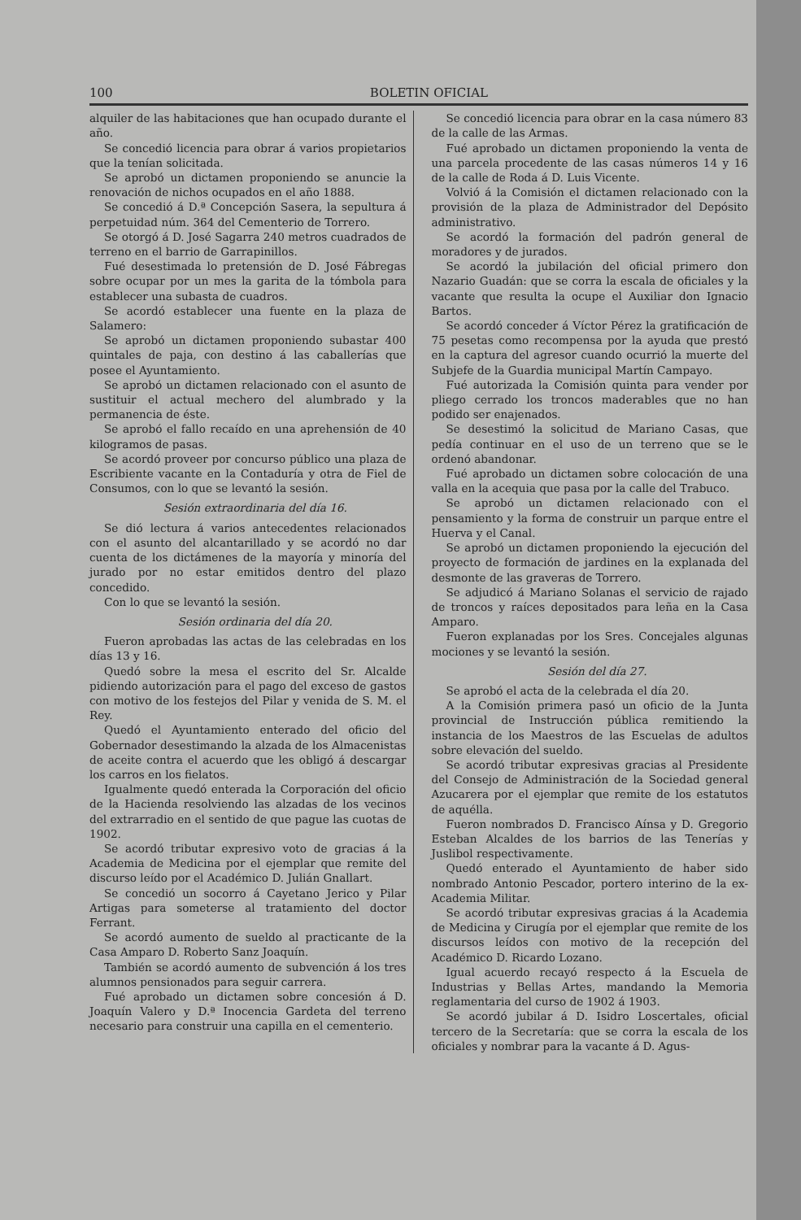100 BOLETIN OFICIAL
alquiler de las habitaciones que han ocupado durante el año.
Se concedió licencia para obrar á varios propietarios que la tenían solicitada.
Se aprobó un dictamen proponiendo se anuncie la renovación de nichos ocupados en el año 1888.
Se concedió á D.ª Concepción Sasera, la sepultura á perpetuidad núm. 364 del Cementerio de Torrero.
Se otorgó á D. José Sagarra 240 metros cuadrados de terreno en el barrio de Garrapinillos.
Fué desestimada lo pretensión de D. José Fábregas sobre ocupar por un mes la garita de la tómbola para establecer una subasta de cuadros.
Se acordó establecer una fuente en la plaza de Salamero:
Se aprobó un dictamen proponiendo subastar 400 quintales de paja, con destino á las caballerías que posee el Ayuntamiento.
Se aprobó un dictamen relacionado con el asunto de sustituir el actual mechero del alumbrado y la permanencia de éste.
Se aprobó el fallo recaído en una aprehensión de 40 kilogramos de pasas.
Se acordó proveer por concurso público una plaza de Escribiente vacante en la Contaduría y otra de Fiel de Consumos, con lo que se levantó la sesión.
Sesión extraordinaria del día 16.
Se dió lectura á varios antecedentes relacionados con el asunto del alcantarillado y se acordó no dar cuenta de los dictámenes de la mayoría y minoría del jurado por no estar emitidos dentro del plazo concedido.
Con lo que se levantó la sesión.
Sesión ordinaria del día 20.
Fueron aprobadas las actas de las celebradas en los días 13 y 16.
Quedó sobre la mesa el escrito del Sr. Alcalde pidiendo autorización para el pago del exceso de gastos con motivo de los festejos del Pilar y venida de S. M. el Rey.
Quedó el Ayuntamiento enterado del oficio del Gobernador desestimando la alzada de los Almacenistas de aceite contra el acuerdo que les obligó á descargar los carros en los fielatos.
Igualmente quedó enterada la Corporación del oficio de la Hacienda resolviendo las alzadas de los vecinos del extrarradio en el sentido de que pague las cuotas de 1902.
Se acordó tributar expresivo voto de gracias á la Academia de Medicina por el ejemplar que remite del discurso leído por el Académico D. Julián Gnallart.
Se concedió un socorro á Cayetano Jerico y Pilar Artigas para someterse al tratamiento del doctor Ferrant.
Se acordó aumento de sueldo al practicante de la Casa Amparo D. Roberto Sanz Joaquín.
También se acordó aumento de subvención á los tres alumnos pensionados para seguir carrera.
Fué aprobado un dictamen sobre concesión á D. Joaquín Valero y D.ª Inocencia Gardeta del terreno necesario para construir una capilla en el cementerio.
Se concedió licencia para obrar en la casa número 83 de la calle de las Armas.
Fué aprobado un dictamen proponiendo la venta de una parcela procedente de las casas números 14 y 16 de la calle de Roda á D. Luis Vicente.
Volvió á la Comisión el dictamen relacionado con la provisión de la plaza de Administrador del Depósito administrativo.
Se acordó la formación del padrón general de moradores y de jurados.
Se acordó la jubilación del oficial primero don Nazario Guadán: que se corra la escala de oficiales y la vacante que resulta la ocupe el Auxiliar don Ignacio Bartos.
Se acordó conceder á Víctor Pérez la gratificación de 75 pesetas como recompensa por la ayuda que prestó en la captura del agresor cuando ocurrió la muerte del Subjefe de la Guardia municipal Martín Campayo.
Fué autorizada la Comisión quinta para vender por pliego cerrado los troncos maderables que no han podido ser enajenados.
Se desestimó la solicitud de Mariano Casas, que pedía continuar en el uso de un terreno que se le ordenó abandonar.
Fué aprobado un dictamen sobre colocación de una valla en la acequia que pasa por la calle del Trabuco.
Se aprobó un dictamen relacionado con el pensamiento y la forma de construir un parque entre el Huerva y el Canal.
Se aprobó un dictamen proponiendo la ejecución del proyecto de formación de jardines en la explanada del desmonte de las graveras de Torrero.
Se adjudicó á Mariano Solanas el servicio de rajado de troncos y raíces depositados para leña en la Casa Amparo.
Fueron explanadas por los Sres. Concejales algunas mociones y se levantó la sesión.
Sesión del día 27.
Se aprobó el acta de la celebrada el día 20.
A la Comisión primera pasó un oficio de la Junta provincial de Instrucción pública remitiendo la instancia de los Maestros de las Escuelas de adultos sobre elevación del sueldo.
Se acordó tributar expresivas gracias al Presidente del Consejo de Administración de la Sociedad general Azucarera por el ejemplar que remite de los estatutos de aquélla.
Fueron nombrados D. Francisco Aínsa y D. Gregorio Esteban Alcaldes de los barrios de las Tenerías y Juslibol respectivamente.
Quedó enterado el Ayuntamiento de haber sido nombrado Antonio Pescador, portero interino de la ex-Academia Militar.
Se acordó tributar expresivas gracias á la Academia de Medicina y Cirugía por el ejemplar que remite de los discursos leídos con motivo de la recepción del Académico D. Ricardo Lozano.
Igual acuerdo recayó respecto á la Escuela de Industrias y Bellas Artes, mandando la Memoria reglamentaria del curso de 1902 á 1903.
Se acordó jubilar á D. Isidro Loscertales, oficial tercero de la Secretaría: que se corra la escala de los oficiales y nombrar para la vacante á D. Agus-